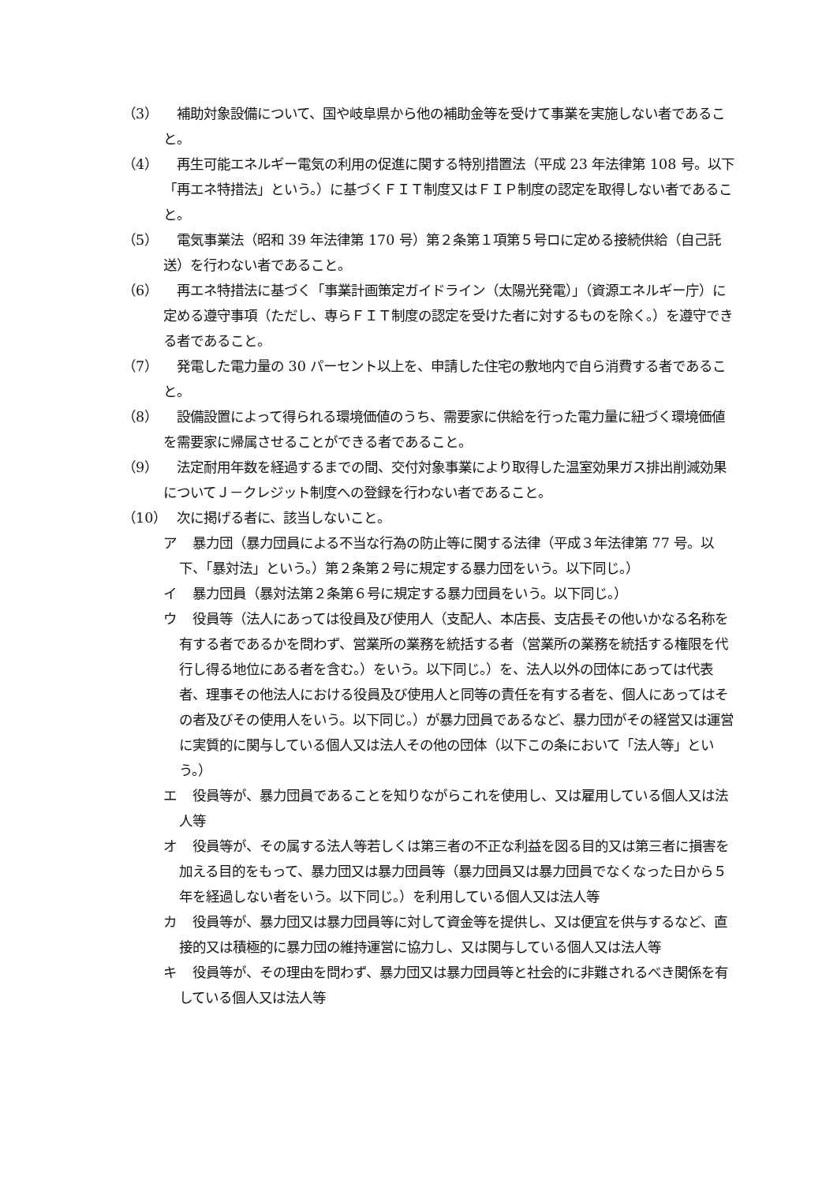（3） 　補助対象設備について、国や岐阜県から他の補助金等を受けて事業を実施しない者であること。
（4） 　再生可能エネルギー電気の利用の促進に関する特別措置法（平成 23 年法律第 108 号。以下「再エネ特措法」という。）に基づくＦＩＴ制度又はＦＩＰ制度の認定を取得しない者であること。
（5） 　電気事業法（昭和 39 年法律第 170 号）第２条第１項第５号ロに定める接続供給（自己託送）を行わない者であること。
（6） 　再エネ特措法に基づく「事業計画策定ガイドライン（太陽光発電）」（資源エネルギー庁）に定める遵守事項（ただし、専らＦＩＴ制度の認定を受けた者に対するものを除く。）を遵守できる者であること。
（7） 　発電した電力量の 30 パーセント以上を、申請した住宅の敷地内で自ら消費する者であること。
（8） 　設備設置によって得られる環境価値のうち、需要家に供給を行った電力量に紐づく環境価値を需要家に帰属させることができる者であること。
（9） 　法定耐用年数を経過するまでの間、交付対象事業により取得した温室効果ガス排出削減効果についてＪ－クレジット制度への登録を行わない者であること。
（10）
　次に掲げる者に、該当しないこと。
ア 　暴力団（暴力団員による不当な行為の防止等に関する法律（平成３年法律第 77 号。以下、「暴対法」という。）第２条第２号に規定する暴力団をいう。以下同じ。）
イ 　暴力団員（暴対法第２条第６号に規定する暴力団員をいう。以下同じ。）
ウ 　役員等（法人にあっては役員及び使用人（支配人、本店長、支店長その他いかなる名称を有する者であるかを問わず、営業所の業務を統括する者（営業所の業務を統括する権限を代行し得る地位にある者を含む。）をいう。以下同じ。）を、法人以外の団体にあっては代表者、理事その他法人における役員及び使用人と同等の責任を有する者を、個人にあってはその者及びその使用人をいう。以下同じ。）が暴力団員であるなど、暴力団がその経営又は運営に実質的に関与している個人又は法人その他の団体（以下この条において「法人等」という。）
エ 　役員等が、暴力団員であることを知りながらこれを使用し、又は雇用している個人又は法人等
オ 　役員等が、その属する法人等若しくは第三者の不正な利益を図る目的又は第三者に損害を加える目的をもって、暴力団又は暴力団員等（暴力団員又は暴力団員でなくなった日から５年を経過しない者をいう。以下同じ。）を利用している個人又は法人等
カ 　役員等が、暴力団又は暴力団員等に対して資金等を提供し、又は便宜を供与するなど、直接的又は積極的に暴力団の維持運営に協力し、又は関与している個人又は法人等
キ 　役員等が、その理由を問わず、暴力団又は暴力団員等と社会的に非難されるべき関係を有している個人又は法人等